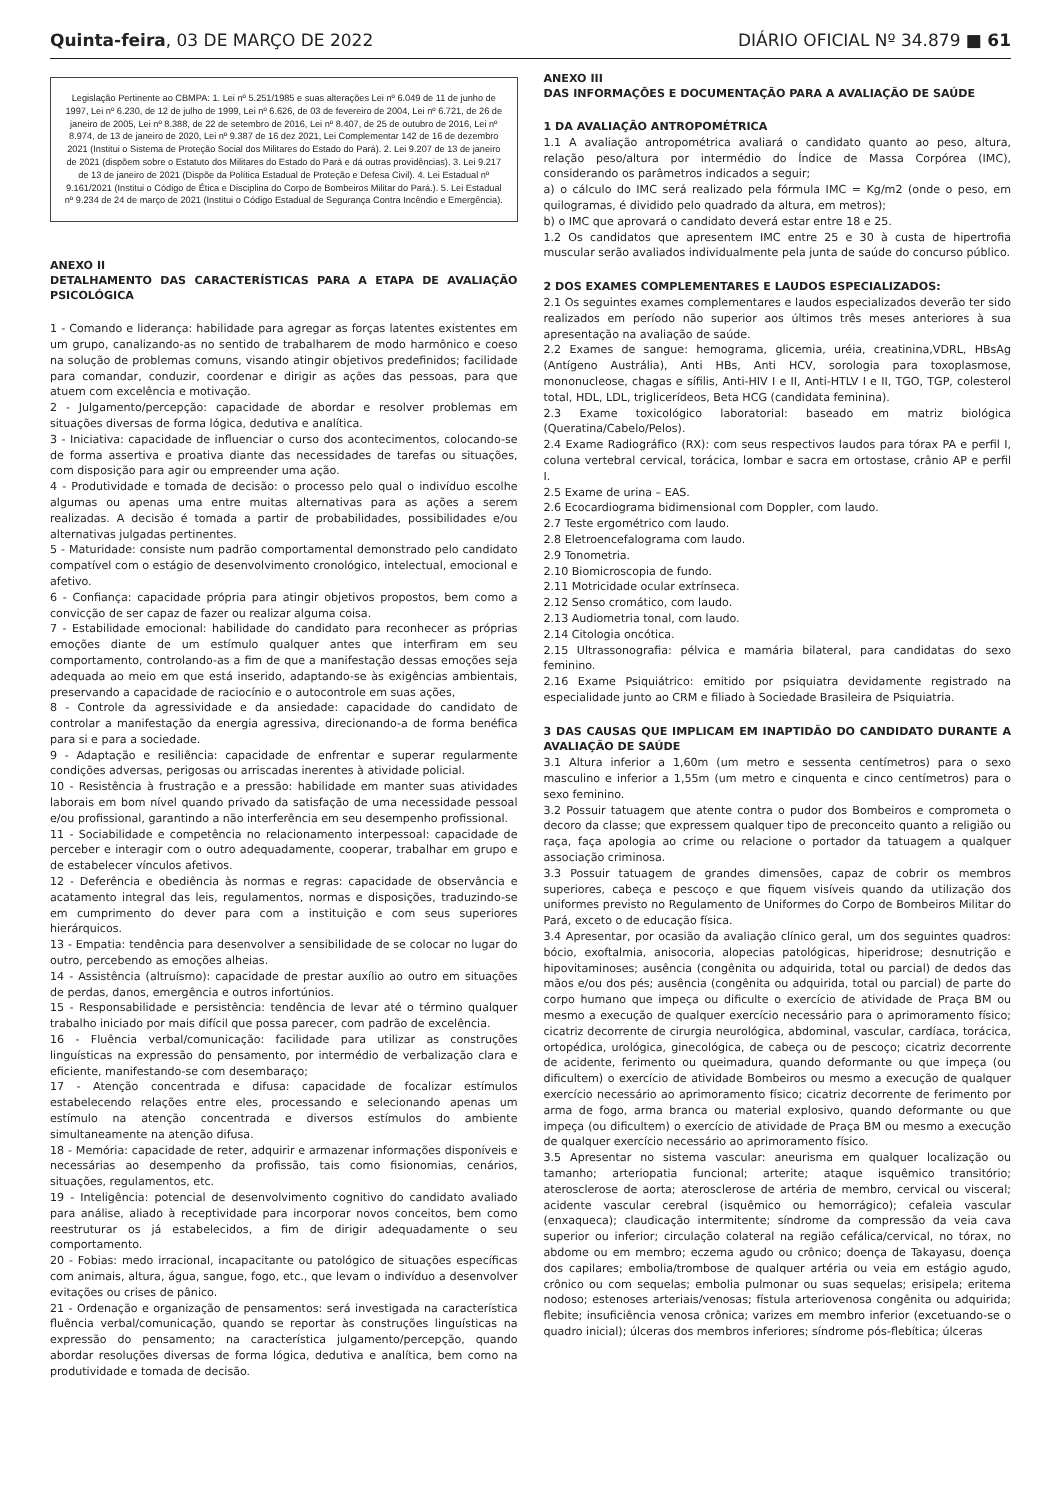Quinta-feira, 03 DE MARÇO DE 2022
DIÁRIO OFICIAL Nº 34.879 ■ 61
Legislação Pertinente ao CBMPA: 1. Lei nº 5.251/1985 e suas alterações Lei nº 6.049 de 11 de junho de 1997, Lei nº 6.230, de 12 de julho de 1999, Lei nº 6.626, de 03 de fevereiro de 2004, Lei nº 6.721, de 26 de janeiro de 2005, Lei nº 8.388, de 22 de setembro de 2016, Lei nº 8.407, de 25 de outubro de 2016, Lei nº 8.974, de 13 de janeiro de 2020, Lei nº 9.387 de 16 dez 2021, Lei Complementar 142 de 16 de dezembro 2021 (Institui o Sistema de Proteção Social dos Militares do Estado do Pará). 2. Lei 9.207 de 13 de janeiro de 2021 (dispõem sobre o Estatuto dos Militares do Estado do Pará e dá outras providências). 3. Lei 9.217 de 13 de janeiro de 2021 (Dispõe da Política Estadual de Proteção e Defesa Civil). 4. Lei Estadual nº 9.161/2021 (Institui o Código de Ética e Disciplina do Corpo de Bombeiros Militar do Pará.). 5. Lei Estadual nº 9.234 de 24 de março de 2021 (Institui o Código Estadual de Segurança Contra Incêndio e Emergência).
ANEXO II
DETALHAMENTO DAS CARACTERÍSTICAS PARA A ETAPA DE AVALIAÇÃO PSICOLÓGICA
1 - Comando e liderança: habilidade para agregar as forças latentes existentes em um grupo, canalizando-as no sentido de trabalharem de modo harmônico e coeso na solução de problemas comuns, visando atingir objetivos predefinidos; facilidade para comandar, conduzir, coordenar e dirigir as ações das pessoas, para que atuem com excelência e motivação.
2 - Julgamento/percepção: capacidade de abordar e resolver problemas em situações diversas de forma lógica, dedutiva e analítica.
3 - Iniciativa: capacidade de influenciar o curso dos acontecimentos, colocando-se de forma assertiva e proativa diante das necessidades de tarefas ou situações, com disposição para agir ou empreender uma ação.
4 - Produtividade e tomada de decisão: o processo pelo qual o indivíduo escolhe algumas ou apenas uma entre muitas alternativas para as ações a serem realizadas. A decisão é tomada a partir de probabilidades, possibilidades e/ou alternativas julgadas pertinentes.
5 - Maturidade: consiste num padrão comportamental demonstrado pelo candidato compatível com o estágio de desenvolvimento cronológico, intelectual, emocional e afetivo.
6 - Confiança: capacidade própria para atingir objetivos propostos, bem como a convicção de ser capaz de fazer ou realizar alguma coisa.
7 - Estabilidade emocional: habilidade do candidato para reconhecer as próprias emoções diante de um estímulo qualquer antes que interfiram em seu comportamento, controlando-as a fim de que a manifestação dessas emoções seja adequada ao meio em que está inserido, adaptando-se às exigências ambientais, preservando a capacidade de raciocínio e o autocontrole em suas ações,
8 - Controle da agressividade e da ansiedade: capacidade do candidato de controlar a manifestação da energia agressiva, direcionando-a de forma benéfica para si e para a sociedade.
9 - Adaptação e resiliência: capacidade de enfrentar e superar regularmente condições adversas, perigosas ou arriscadas inerentes à atividade policial.
10 - Resistência à frustração e a pressão: habilidade em manter suas atividades laborais em bom nível quando privado da satisfação de uma necessidade pessoal e/ou profissional, garantindo a não interferência em seu desempenho profissional.
11 - Sociabilidade e competência no relacionamento interpessoal: capacidade de perceber e interagir com o outro adequadamente, cooperar, trabalhar em grupo e de estabelecer vínculos afetivos.
12 - Deferência e obediência às normas e regras: capacidade de observância e acatamento integral das leis, regulamentos, normas e disposições, traduzindo-se em cumprimento do dever para com a instituição e com seus superiores hierárquicos.
13 - Empatia: tendência para desenvolver a sensibilidade de se colocar no lugar do outro, percebendo as emoções alheias.
14 - Assistência (altruísmo): capacidade de prestar auxílio ao outro em situações de perdas, danos, emergência e outros infortúnios.
15 - Responsabilidade e persistência: tendência de levar até o término qualquer trabalho iniciado por mais difícil que possa parecer, com padrão de excelência.
16 - Fluência verbal/comunicação: facilidade para utilizar as construções linguísticas na expressão do pensamento, por intermédio de verbalização clara e eficiente, manifestando-se com desembaraço;
17 - Atenção concentrada e difusa: capacidade de focalizar estímulos estabelecendo relações entre eles, processando e selecionando apenas um estímulo na atenção concentrada e diversos estímulos do ambiente simultaneamente na atenção difusa.
18 - Memória: capacidade de reter, adquirir e armazenar informações disponíveis e necessárias ao desempenho da profissão, tais como fisionomias, cenários, situações, regulamentos, etc.
19 - Inteligência: potencial de desenvolvimento cognitivo do candidato avaliado para análise, aliado à receptividade para incorporar novos conceitos, bem como reestruturar os já estabelecidos, a fim de dirigir adequadamente o seu comportamento.
20 - Fobias: medo irracional, incapacitante ou patológico de situações específicas com animais, altura, água, sangue, fogo, etc., que levam o indivíduo a desenvolver evitações ou crises de pânico.
21 - Ordenação e organização de pensamentos: será investigada na característica fluência verbal/comunicação, quando se reportar às construções linguísticas na expressão do pensamento; na característica julgamento/percepção, quando abordar resoluções diversas de forma lógica, dedutiva e analítica, bem como na produtividade e tomada de decisão.
ANEXO III
DAS INFORMAÇÕES E DOCUMENTAÇÃO PARA A AVALIAÇÃO DE SAÚDE
1 DA AVALIAÇÃO ANTROPOMÉTRICA
1.1 A avaliação antropométrica avaliará o candidato quanto ao peso, altura, relação peso/altura por intermédio do Índice de Massa Corpórea (IMC), considerando os parâmetros indicados a seguir;
a) o cálculo do IMC será realizado pela fórmula IMC = Kg/m2 (onde o peso, em quilogramas, é dividido pelo quadrado da altura, em metros);
b) o IMC que aprovará o candidato deverá estar entre 18 e 25.
1.2 Os candidatos que apresentem IMC entre 25 e 30 à custa de hipertrofia muscular serão avaliados individualmente pela junta de saúde do concurso público.
2 DOS EXAMES COMPLEMENTARES E LAUDOS ESPECIALIZADOS:
2.1 Os seguintes exames complementares e laudos especializados deverão ter sido realizados em período não superior aos últimos três meses anteriores à sua apresentação na avaliação de saúde.
2.2 Exames de sangue: hemograma, glicemia, uréia, creatinina,VDRL, HBsAg (Antígeno Austrália), Anti HBs, Anti HCV, sorologia para toxoplasmose, mononucleose, chagas e sífilis, Anti-HIV I e II, Anti-HTLV I e II, TGO, TGP, colesterol total, HDL, LDL, triglicerídeos, Beta HCG (candidata feminina).
2.3 Exame toxicológico laboratorial: baseado em matriz biológica (Queratina/Cabelo/Pelos).
2.4 Exame Radiográfico (RX): com seus respectivos laudos para tórax PA e perfil I, coluna vertebral cervical, torácica, lombar e sacra em ortostase, crânio AP e perfil I.
2.5 Exame de urina – EAS.
2.6 Ecocardiograma bidimensional com Doppler, com laudo.
2.7 Teste ergométrico com laudo.
2.8 Eletroencefalograma com laudo.
2.9 Tonometria.
2.10 Biomicroscopia de fundo.
2.11 Motricidade ocular extrínseca.
2.12 Senso cromático, com laudo.
2.13 Audiometria tonal, com laudo.
2.14 Citologia oncótica.
2.15 Ultrassonografia: pélvica e mamária bilateral, para candidatas do sexo feminino.
2.16 Exame Psiquiátrico: emitido por psiquiatra devidamente registrado na especialidade junto ao CRM e filiado à Sociedade Brasileira de Psiquiatria.
3 DAS CAUSAS QUE IMPLICAM EM INAPTIDÃO DO CANDIDATO DURANTE A AVALIAÇÃO DE SAÚDE
3.1 Altura inferior a 1,60m (um metro e sessenta centímetros) para o sexo masculino e inferior a 1,55m (um metro e cinquenta e cinco centímetros) para o sexo feminino.
3.2 Possuir tatuagem que atente contra o pudor dos Bombeiros e comprometa o decoro da classe; que expressem qualquer tipo de preconceito quanto a religião ou raça, faça apologia ao crime ou relacione o portador da tatuagem a qualquer associação criminosa.
3.3 Possuir tatuagem de grandes dimensões, capaz de cobrir os membros superiores, cabeça e pescoço e que fiquem visíveis quando da utilização dos uniformes previsto no Regulamento de Uniformes do Corpo de Bombeiros Militar do Pará, exceto o de educação física.
3.4 Apresentar, por ocasião da avaliação clínico geral, um dos seguintes quadros: bócio, exoftalmia, anisocoria, alopecias patológicas, hiperidrose; desnutrição e hipovitaminoses; ausência (congênita ou adquirida, total ou parcial) de dedos das mãos e/ou dos pés; ausência (congênita ou adquirida, total ou parcial) de parte do corpo humano que impeça ou dificulte o exercício de atividade de Praça BM ou mesmo a execução de qualquer exercício necessário para o aprimoramento físico; cicatriz decorrente de cirurgia neurológica, abdominal, vascular, cardíaca, torácica, ortopédica, urológica, ginecológica, de cabeça ou de pescoço; cicatriz decorrente de acidente, ferimento ou queimadura, quando deformante ou que impeça (ou dificultem) o exercício de atividade Bombeiros ou mesmo a execução de qualquer exercício necessário ao aprimoramento físico; cicatriz decorrente de ferimento por arma de fogo, arma branca ou material explosivo, quando deformante ou que impeça (ou dificultem) o exercício de atividade de Praça BM ou mesmo a execução de qualquer exercício necessário ao aprimoramento físico.
3.5 Apresentar no sistema vascular: aneurisma em qualquer localização ou tamanho; arteriopatia funcional; arterite; ataque isquêmico transitório; aterosclerose de aorta; aterosclerose de artéria de membro, cervical ou visceral; acidente vascular cerebral (isquêmico ou hemorrágico); cefaleia vascular (enxaqueca); claudicação intermitente; síndrome da compressão da veia cava superior ou inferior; circulação colateral na região cefálica/cervical, no tórax, no abdome ou em membro; eczema agudo ou crônico; doença de Takayasu, doença dos capilares; embolia/trombose de qualquer artéria ou veia em estágio agudo, crônico ou com sequelas; embolia pulmonar ou suas sequelas; erisipela; eritema nodoso; estenoses arteriais/venosas; fístula arteriovenosa congênita ou adquirida; flebite; insuficiência venosa crônica; varizes em membro inferior (excetuando-se o quadro inicial); úlceras dos membros inferiores; síndrome pós-flebítica; úlceras